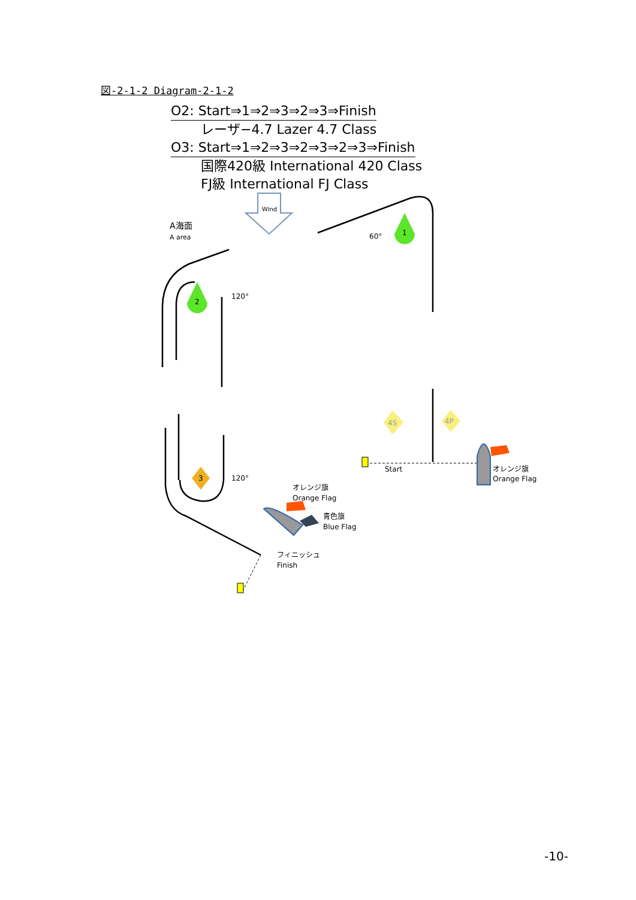図-2-1-2 Diagram-2-1-2
O2: Start⇒1⇒2⇒3⇒2⇒3⇒Finish
レーザ−4.7 Lazer 4.7 Class
O3: Start⇒1⇒2⇒3⇒2⇒3⇒2⇒3⇒Finish
国際420級 International 420 Class
FJ級 International FJ Class
Wind
A海面
A area
1
2
3
4S
4P
60°
120°
120°
Start
オレンジ旗
Orange Flag
オレンジ旗
Orange Flag
青色旗
Blue Flag
フィニッシュ
Finish
-10-